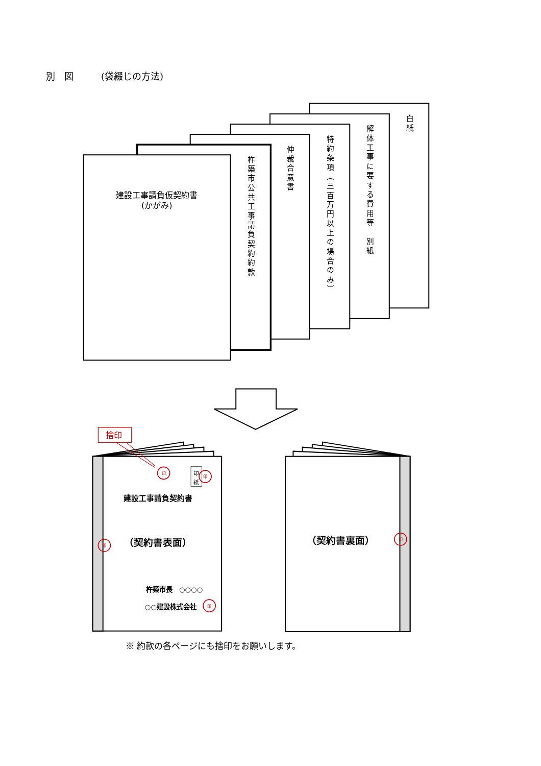別　図　　　(袋綴じの方法)
建設工事請負仮契約書
(かがみ)
杵築市公共工事請負契約約款
仲裁合意書
特約条項（三百万円以上の場合のみ）
解体工事に要する費用等　別紙
白紙
捨印
印
紙
印
印
印
印
印
建設工事請負契約書
（契約書表面）
杵築市長　○○○○
○○建設株式会社
（契約書裏面）
※ 約款の各ページにも捨印をお願いします。